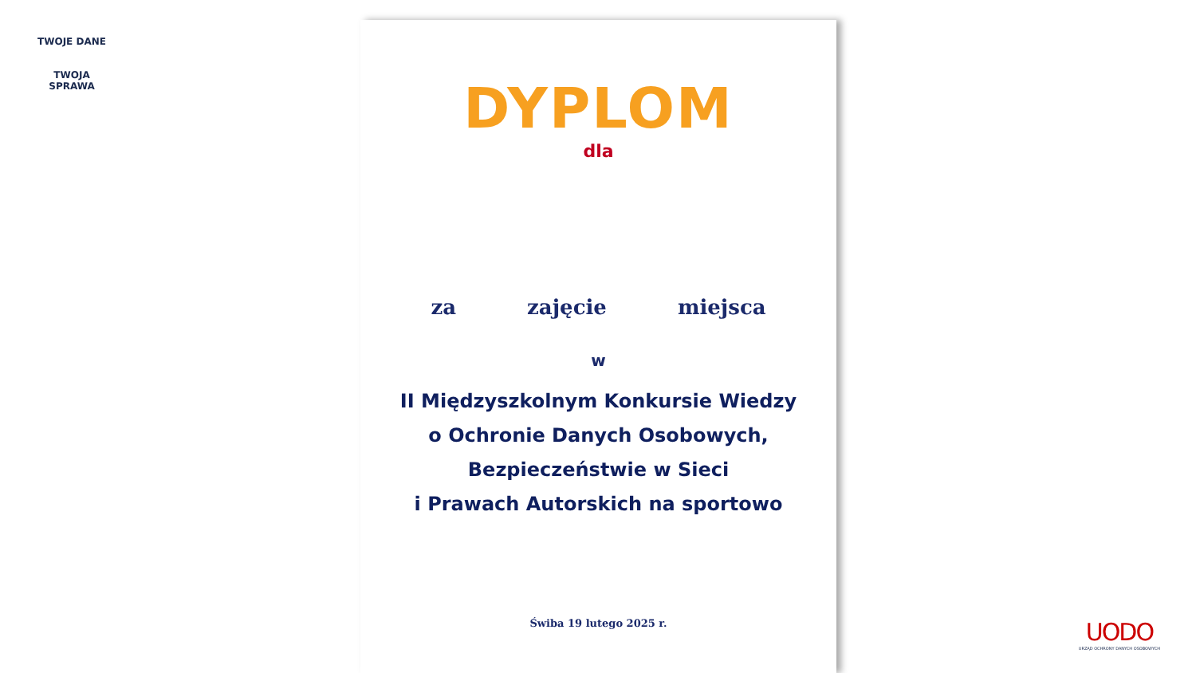TWOJE DANE
TWOJA SPRAWA
DYPLOM
dla
za zajęcie miejsca
w
II Międzyszkolnym Konkursie Wiedzy
o Ochronie Danych Osobowych,
Bezpieczeństwie w Sieci
i Prawach Autorskich na sportowo
Świba 19 lutego 2025 r.
UODO
URZĄD OCHRONY DANYCH OSOBOWYCH